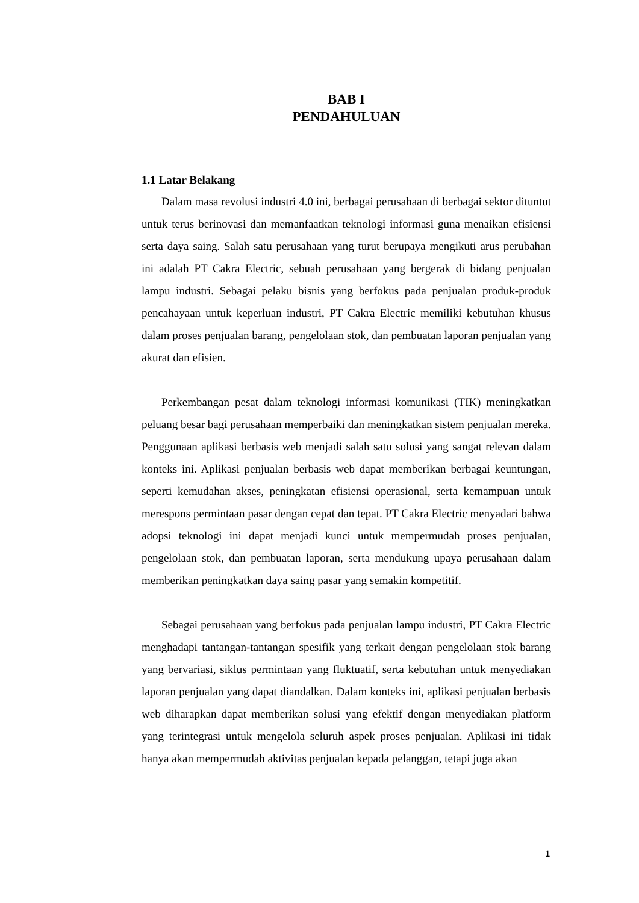BAB I
PENDAHULUAN
1.1 Latar Belakang
Dalam masa revolusi industri 4.0 ini, berbagai perusahaan di berbagai sektor dituntut untuk terus berinovasi dan memanfaatkan teknologi informasi guna menaikan efisiensi serta daya saing. Salah satu perusahaan yang turut berupaya mengikuti arus perubahan ini adalah PT Cakra Electric, sebuah perusahaan yang bergerak di bidang penjualan lampu industri. Sebagai pelaku bisnis yang berfokus pada penjualan produk-produk pencahayaan untuk keperluan industri, PT Cakra Electric memiliki kebutuhan khusus dalam proses penjualan barang, pengelolaan stok, dan pembuatan laporan penjualan yang akurat dan efisien.
Perkembangan pesat dalam teknologi informasi komunikasi (TIK) meningkatkan peluang besar bagi perusahaan memperbaiki dan meningkatkan sistem penjualan mereka. Penggunaan aplikasi berbasis web menjadi salah satu solusi yang sangat relevan dalam konteks ini. Aplikasi penjualan berbasis web dapat memberikan berbagai keuntungan, seperti kemudahan akses, peningkatan efisiensi operasional, serta kemampuan untuk merespons permintaan pasar dengan cepat dan tepat. PT Cakra Electric menyadari bahwa adopsi teknologi ini dapat menjadi kunci untuk mempermudah proses penjualan, pengelolaan stok, dan pembuatan laporan, serta mendukung upaya perusahaan dalam memberikan peningkatkan daya saing pasar yang semakin kompetitif.
Sebagai perusahaan yang berfokus pada penjualan lampu industri, PT Cakra Electric menghadapi tantangan-tantangan spesifik yang terkait dengan pengelolaan stok barang yang bervariasi, siklus permintaan yang fluktuatif, serta kebutuhan untuk menyediakan laporan penjualan yang dapat diandalkan. Dalam konteks ini, aplikasi penjualan berbasis web diharapkan dapat memberikan solusi yang efektif dengan menyediakan platform yang terintegrasi untuk mengelola seluruh aspek proses penjualan. Aplikasi ini tidak hanya akan mempermudah aktivitas penjualan kepada pelanggan, tetapi juga akan
1